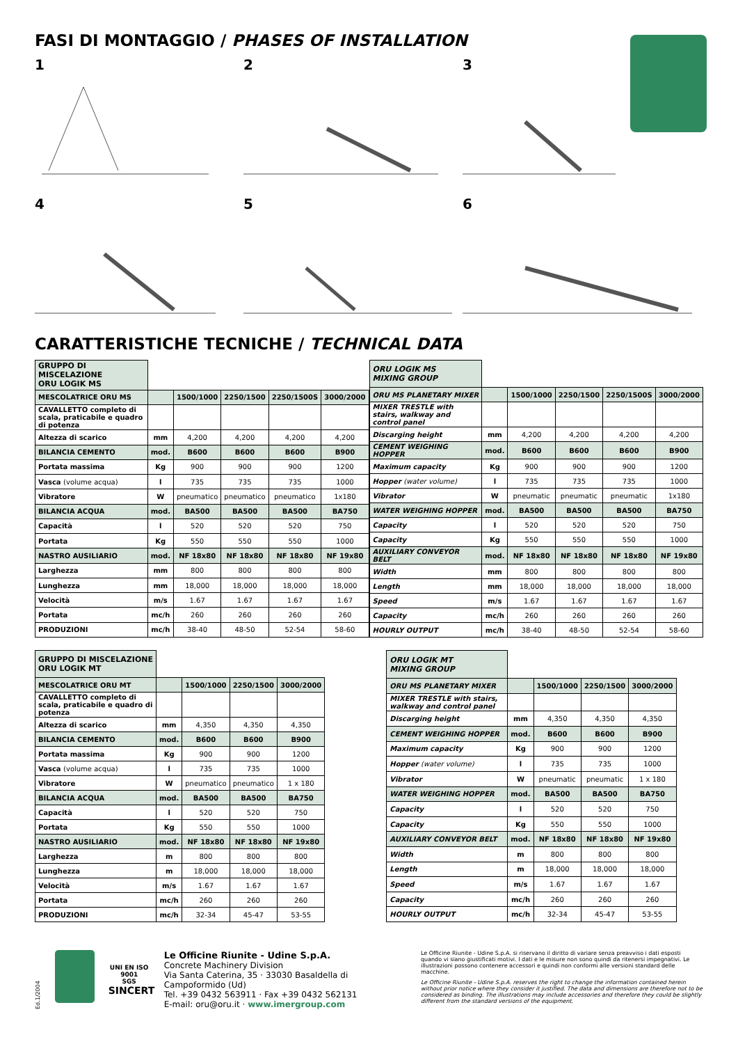FASI DI MONTAGGIO / PHASES OF INSTALLATION
1
2
3
4
5
6
CARATTERISTICHE TECNICHE / TECHNICAL DATA
| GRUPPO DI MISCELAZIONE ORU LOGIK MS | | | | | |
| --- | --- | --- | --- | --- | --- |
| MESCOLATRICE ORU MS | | 1500/1000 | 2250/1500 | 2250/1500S | 3000/2000 |
| CAVALLETTO completo di scala, praticabile e quadro di potenza | | | | | |
| Altezza di scarico | mm | 4,200 | 4,200 | 4,200 | 4,200 |
| BILANCIA CEMENTO | mod. | B600 | B600 | B600 | B900 |
| Portata massima | Kg | 900 | 900 | 900 | 1200 |
| Vasca (volume acqua) | l | 735 | 735 | 735 | 1000 |
| Vibratore | W | pneumatico | pneumatico | pneumatico | 1x180 |
| BILANCIA ACQUA | mod. | BA500 | BA500 | BA500 | BA750 |
| Capacità | l | 520 | 520 | 520 | 750 |
| Portata | Kg | 550 | 550 | 550 | 1000 |
| NASTRO AUSILIARIO | mod. | NF 18x80 | NF 18x80 | NF 18x80 | NF 19x80 |
| Larghezza | mm | 800 | 800 | 800 | 800 |
| Lunghezza | mm | 18,000 | 18,000 | 18,000 | 18,000 |
| Velocità | m/s | 1.67 | 1.67 | 1.67 | 1.67 |
| Portata | mc/h | 260 | 260 | 260 | 260 |
| PRODUZIONI | mc/h | 38-40 | 48-50 | 52-54 | 58-60 |
| ORU LOGIK MS MIXING GROUP | | | | | |
| --- | --- | --- | --- | --- | --- |
| ORU MS PLANETARY MIXER | | 1500/1000 | 2250/1500 | 2250/1500S | 3000/2000 |
| MIXER TRESTLE with stairs, walkway and control panel | | | | | |
| Discarging height | mm | 4,200 | 4,200 | 4,200 | 4,200 |
| CEMENT WEIGHING HOPPER | mod. | B600 | B600 | B600 | B900 |
| Maximum capacity | Kg | 900 | 900 | 900 | 1200 |
| Hopper (water volume) | l | 735 | 735 | 735 | 1000 |
| Vibrator | W | pneumatic | pneumatic | pneumatic | 1x180 |
| WATER WEIGHING HOPPER | mod. | BA500 | BA500 | BA500 | BA750 |
| Capacity | l | 520 | 520 | 520 | 750 |
| Capacity | Kg | 550 | 550 | 550 | 1000 |
| AUXILIARY CONVEYOR BELT | mod. | NF 18x80 | NF 18x80 | NF 18x80 | NF 19x80 |
| Width | mm | 800 | 800 | 800 | 800 |
| Length | mm | 18,000 | 18,000 | 18,000 | 18,000 |
| Speed | m/s | 1.67 | 1.67 | 1.67 | 1.67 |
| Capacity | mc/h | 260 | 260 | 260 | 260 |
| HOURLY OUTPUT | mc/h | 38-40 | 48-50 | 52-54 | 58-60 |
| GRUPPO DI MISCELAZIONE ORU LOGIK MT | | | | |
| --- | --- | --- | --- | --- |
| MESCOLATRICE ORU MT | | 1500/1000 | 2250/1500 | 3000/2000 |
| CAVALLETTO completo di scala, praticabile e quadro di potenza | | | | |
| Altezza di scarico | mm | 4,350 | 4,350 | 4,350 |
| BILANCIA CEMENTO | mod. | B600 | B600 | B900 |
| Portata massima | Kg | 900 | 900 | 1200 |
| Vasca (volume acqua) | l | 735 | 735 | 1000 |
| Vibratore | W | pneumatico | pneumatico | 1 x 180 |
| BILANCIA ACQUA | mod. | BA500 | BA500 | BA750 |
| Capacità | l | 520 | 520 | 750 |
| Portata | Kg | 550 | 550 | 1000 |
| NASTRO AUSILIARIO | mod. | NF 18x80 | NF 18x80 | NF 19x80 |
| Larghezza | m | 800 | 800 | 800 |
| Lunghezza | m | 18,000 | 18,000 | 18,000 |
| Velocità | m/s | 1.67 | 1.67 | 1.67 |
| Portata | mc/h | 260 | 260 | 260 |
| PRODUZIONI | mc/h | 32-34 | 45-47 | 53-55 |
| ORU LOGIK MT MIXING GROUP | | | | |
| --- | --- | --- | --- | --- |
| ORU MS PLANETARY MIXER | | 1500/1000 | 2250/1500 | 3000/2000 |
| MIXER TRESTLE with stairs, walkway and control panel | | | | |
| Discarging height | mm | 4,350 | 4,350 | 4,350 |
| CEMENT WEIGHING HOPPER | mod. | B600 | B600 | B900 |
| Maximum capacity | Kg | 900 | 900 | 1200 |
| Hopper (water volume) | l | 735 | 735 | 1000 |
| Vibrator | W | pneumatic | pneumatic | 1 x 180 |
| WATER WEIGHING HOPPER | mod. | BA500 | BA500 | BA750 |
| Capacity | l | 520 | 520 | 750 |
| Capacity | Kg | 550 | 550 | 1000 |
| AUXILIARY CONVEYOR BELT | mod. | NF 18x80 | NF 18x80 | NF 19x80 |
| Width | m | 800 | 800 | 800 |
| Length | m | 18,000 | 18,000 | 18,000 |
| Speed | m/s | 1.67 | 1.67 | 1.67 |
| Capacity | mc/h | 260 | 260 | 260 |
| HOURLY OUTPUT | mc/h | 32-34 | 45-47 | 53-55 |
Ed.1/2004
UNI EN ISO 9001
SGS
SINCERT
Le Officine Riunite - Udine S.p.A.
Concrete Machinery Division
Via Santa Caterina, 35 · 33030 Basaldella di Campoformido (Ud)
Tel. +39 0432 563911 · Fax +39 0432 562131
E-mail: oru@oru.it · www.imergroup.com
Le Officine Riunite - Udine S.p.A. si riservano il diritto di variare senza preavviso i dati esposti quando vi siano giustificati motivi. I dati e le misure non sono quindi da ritenersi impegnativi. Le illustrazioni possono contenere accessori e quindi non conformi alle versioni standard delle macchine.
Le Officine Riunite - Udine S.p.A. reserves the right to change the information contained herein without prior notice where they consider it justified. The data and dimensions are therefore not to be considered as binding. The illustrations may include accessories and therefore they could be slightly different from the standard versions of the equipment.